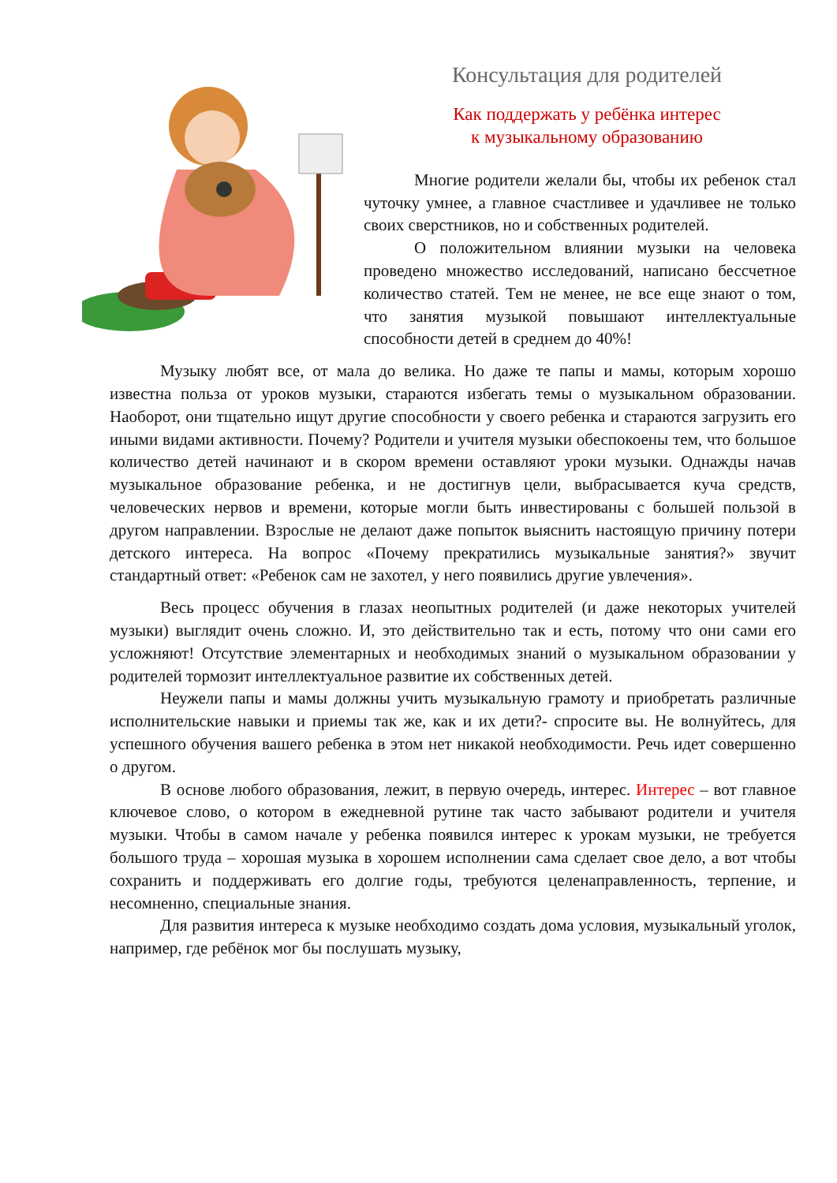Консультация для родителей
Как поддержать у ребёнка интерес
к музыкальному образованию
Многие родители желали бы, чтобы их ребенок стал чуточку умнее, а главное счастливее и удачливее не только своих сверстников, но и собственных родителей.
О положительном влиянии музыки на человека проведено множество исследований, написано бессчетное количество статей. Тем не менее, не все еще знают о том, что занятия музыкой повышают интеллектуальные способности детей в среднем до 40%!
Музыку любят все, от мала до велика. Но даже те папы и мамы, которым хорошо известна польза от уроков музыки, стараются избегать темы о музыкальном образовании. Наоборот, они тщательно ищут другие способности у своего ребенка и стараются загрузить его иными видами активности. Почему? Родители и учителя музыки обеспокоены тем, что большое количество детей начинают и в скором времени оставляют уроки музыки. Однажды начав музыкальное образование ребенка, и не достигнув цели, выбрасывается куча средств, человеческих нервов и времени, которые могли быть инвестированы с большей пользой в другом направлении. Взрослые не делают даже попыток выяснить настоящую причину потери детского интереса. На вопрос «Почему прекратились музыкальные занятия?» звучит стандартный ответ: «Ребенок сам не захотел, у него появились другие увлечения».
Весь процесс обучения в глазах неопытных родителей (и даже некоторых учителей музыки) выглядит очень сложно. И, это действительно так и есть, потому что они сами его усложняют! Отсутствие элементарных и необходимых знаний о музыкальном образовании у родителей тормозит интеллектуальное развитие их собственных детей.
Неужели папы и мамы должны учить музыкальную грамоту и приобретать различные исполнительские навыки и приемы так же, как и их дети?- спросите вы. Не волнуйтесь, для успешного обучения вашего ребенка в этом нет никакой необходимости. Речь идет совершенно о другом.
В основе любого образования, лежит, в первую очередь, интерес. Интерес – вот главное ключевое слово, о котором в ежедневной рутине так часто забывают родители и учителя музыки. Чтобы в самом начале у ребенка появился интерес к урокам музыки, не требуется большого труда – хорошая музыка в хорошем исполнении сама сделает свое дело, а вот чтобы сохранить и поддерживать его долгие годы, требуются целенаправленность, терпение, и несомненно, специальные знания.
Для развития интереса к музыке необходимо создать дома условия, музыкальный уголок, например, где ребёнок мог бы послушать музыку,